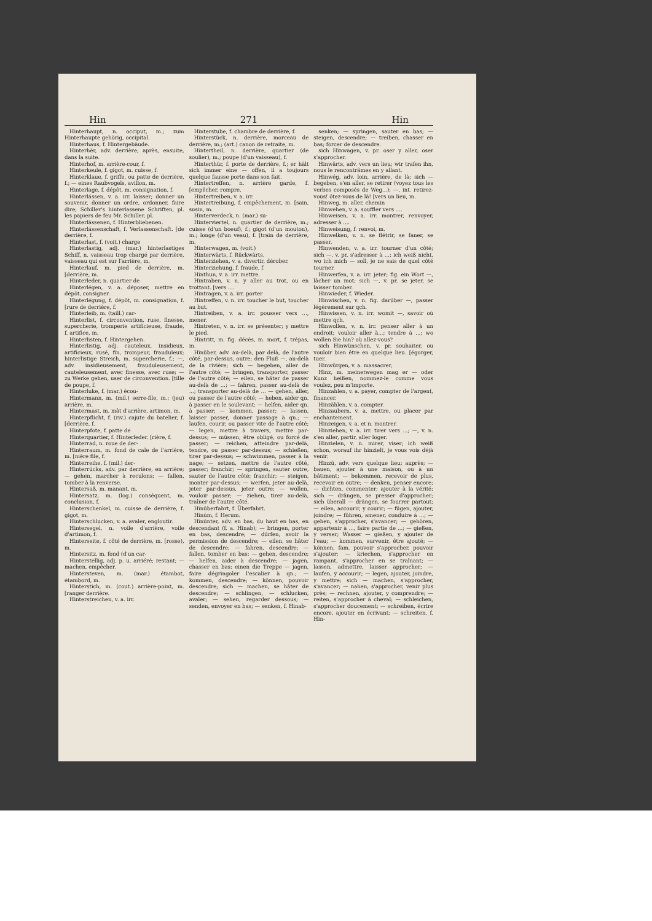Hin 271 Hin
Hinterhaupt, n. occiput, m.; zum Hinterhaupte gehörig, occipital.
Hinterhaus, f. Hintergebäude.
Hinterhèr, adv. derrière; après, ensuite, dans la suite.
Hinterhof, m. arrière-cour, f.
Hinterkeule, f. gigot, m. cuisse, f.
Hinterklaue, f. griffe, ou patte de derrière, f.; — eines Raubvogels, avillon, m.
Hinterlage, f. dépôt, m. consignation, f.
Hinterlássen, v. a. irr. laisser; donner un souvenir, donner un ordre, ordonner, faire dire; Schiller's hinterlassene Schriften, pl. les papiers de feu Mr. Schiller, pl.
Hinterlässenen, f. Hinterbliebenen.
Hinterlássenschaft, f. Verlassenschaft. [de derrière, f.
Hinterlast, f. (voit.) charge
Hinterlastig, adj. (mar.) hinterlastiges Schiff, n. vaisseau trop chargé par derrière, vaisseau qui est sur l'arrière, m.
Hinterlauf, m. pied de derrière, m. [derrière, m.
Hinterleder, n. quartier de
Hinterlégen, v. a. déposer, mettre en dépôt, consigner.
Hinterlégung, f. dépôt, m. consignation, f. [rure de derrière, f.
Hinterleib, m. (taill.) car-
Hinterlist, f. circonvention, ruse, finesse, supercherie, tromperie artificieuse, fraude, f. artifice, m.
Hinterlisten, f. Hintergehen.
Hinterlistig, adj. cauteleux, insidieux, artificieux, rusé, fin, trompeur, frauduleux; hinterlistige Streich, m. supercherie, f.; —, adv. insidieusement, frauduleusement, cauteleusement, avec finesse, avec ruse; — zu Werke gehen, user de circonvention. [tille de poupe, f.
Hinterluke, f. (mar.) écou-
Hintermann, m. (mil.) serre-file, m.; (jeu) arrière, m.
Hintermast, m. mât d'arrière, artimon, m.
Hinterpflicht, f. (riv.) cajute du batelier, f. [derrière, f.
Hinterpfote, f. patte de
Hinterquartier, f. Hinterleder. [rière, f.
Hinterrad, n. roue de der-
Hinterraum, m. fond de cale de l'arrière, m. [nière file, f.
Hinterreihe, f. (mil.) der-
Hinterrücks, adv. par derrière, en arrière; — gehen, marcher à reculons; — fallen, tomber à la renverse.
Hintersaß, m. manant, m.
Hintersatz, m. (log.) conséquent, m. conclusion, f.
Hinterschenkel, m. cuisse de derrière, f. gigot, m.
Hinterschlucken, v. a. avaler, engloutir.
Hintersegel, n. voile d'arrière, voile d'artimon, f.
Hinterseite, f. côté de derrière, m. [rosse), m.
Hintersitz, m. fond (d'un car-
Hinterstellig, adj. p. u. arriéré; restant; — machen, empêcher.
Hintersteven, m. (mar.) étambot, étambord, m.
Hinterstich, m. (cout.) arrière-point, m. [ranger derrière.
Hinterstreichen, v. a. irr.
Hinterstube, f. chambre de derrière, f.
Hinterstück, n. derrière, morceau de derrière, m.; (art.) canon de retraite, m.
Hintertheil, n. derrière, quartier (de soulier), m.; poupe (d'un vaisseau), f.
Hinterthür, f. porte de derrière, f.; er hält sich immer eine — offen, il a toujours quelque fausse porte dans son fait.
Hintertreffen, n. arrière garde, f. [empêcher, rompre.
Hintertreiben, v. a. irr.
Hintertreibung, f. empêchement, m. [sain, susin, m.
Hinterverdeck, n. (mar.) su-
Hinterviertel, n. quartier de derrière, m.; cuisse (d'un boeuf), f.; gigot (d'un mouton), m.; longe (d'un veau), f. [train de derrière, m.
Hinterwagen, m. (voit.)
Hinterwärts, f. Rückwärts.
Hinterziehen, v. a. divertir, dérober.
Hinterziehung, f. fraude, f.
Hinthun, v. a. irr. mettre.
Hintraben, v. n. y aller au trot, ou en trottant. [vers ....
Hintragen, v. a. irr. porter
Hintreffen, v. n. irr. toucher le but, toucher au but.
Hintreiben, v. a. irr. pousser vers ..., mener.
Hintreten, v. n. irr. se présenter; y mettre le pied.
Hintritt, m. fig. décès, m. mort, f. trépas, m.
Hinüber, adv. au-delà, par delà, de l'autre côté, par-dessus, outre; den Fluß —, au-delà de la rivière; sich — begeben, aller de l'autre côté; — bringen, transporter, passer de l'autre côté; — eilen, se hâter de passer au-delà de ...; — fahren, passer au-delà de ...; transporter au-delà de ... — gehen, aller, ou passer de l'autre côté; — heben, aider qn. à passer en le soulevant; — helfen, aider qn. à passer; — kommen, passer; — lassen, laisser passer, donner passage à qn.; — laufen, courir, ou passer vite de l'autre côté; — legen, mettre à travers, mettre par-dessus; — müssen, être obligé, ou forcé de passer; — reichen, atteindre par-delà, tendre, ou passer par-dessus; — schießen, tirer par-dessus; — schwimmen, passer à la nage; — setzen, mettre de l'autre côté, passer; franchir; — springen, sauter outre, sauter de l'autre côté; franchir; — steigen, monter par-dessus; — werfen, jeter au-delà, jeter par-dessus, jeter outre; — wollen, vouloir passer; — ziehen, tirer au-delà, traîner de l'autre côté.
Hinüberfahrt, f. Überfahrt.
Hinúm, f. Herum.
Hinúnter, adv. en bas, du haut en bas, en descendant (f. a. Hinab); — bringen, porter en bas, descendre; — dürfen, avoir la permission de descendre; — eilen, se hâter de descendre; — fahren, descendre; — fallen, tomber en bas; — gehen, descendre; — helfen, aider à descendre; — jagen, chasser en bas; einen die Treppe — jagen, faire dégringoler l'escalier à qn.; — kommen, descendre; — können, pouvoir descendre; sich — machen, se hâter de descendre; — schlingen, — schlucken, avaler; — sehen, regarder dessous; — senden, envoyer en bas; — senken, f. Hinab-
senken; — springen, sauter en bas; — steigen, descendre; — treiben, chasser en bas; forcer de descendre.
sich Hinwagen, v. pr. oser y aller, oser s'approcher.
Hinwärts, adv. vers un lieu; wir trafen ihn, nous le rencontrâmes en y allant.
Hinwég, adv. loin, arrière, de là; sich — begeben, s'en aller, se retirer (voyez tous les verbes composés de Weg...); —, int. retirez-vous! ôtez-vous de là! [vers un lieu, m.
Hinweg, m. aller, chemin
Hinwehen, v. a. souffler vers ....
Hinweisen, v. a. irr. montrer, renvoyer, adresser à ....
Hinweisung, f. renvoi, m.
Hinwelken, v. n. se flétrir, se faner, se passer.
Hinwenden, v. a. irr. tourner d'un côté; sich —, v. pr. s'adresser à ...; ich weiß nicht, wo ich mich — soll, je ne sais de quel côté tourner.
Hinwerfen, v. a. irr. jeter; fig. ein Wort —, lâcher un mot; sich —, v. pr. se jeter, se laisser tomber.
Hinwíeder, f. Wieder.
Hinwischen, v. n. fig. darüber —, passer légèrement sur qch.
Hinwissen, v. n. irr. womit —, savoir où mettre qch.
Hinwollen, v. n. irr. penser aller à un endroit; vouloir aller à...; tendre à ...; wo wollen Sie hin? où allez-vous?
sich Hinwünschen, v. pr. souhaiter, ou vouloir bien être en quelque lieu. [égorger, tuer.
Hinwürgen, v. a. massacrer,
Hinz, m. meinetwegen mag er — oder Kunz heißen, nommez-le comme vous voulez, peu m'importe.
Hinzahlen, v. a. payer, compter de l'argent, financer.
Hinzählen, v. a. compter.
Hinzaubern, v. a. mettre, ou placer par enchantement.
Hinzeigen, v. a. et n. montrer.
Hinziehen, v. a. irr. tirer vers ...; —, v. n. s'en aller, partir, aller loger.
Hinzielen, v. n. mirer, viser; ich weiß schon, worauf ihr hinzielt, je vous vois déjà venir.
Hinzū, adv. vers quelque lieu; auprès; — bauen, ajouter à une maison, ou à un bâtiment; — bekommen, recevoir de plus, recevoir en outre; — denken, penser encore; — dichten, commenter; ajouter à la vérité; sich — drängen, se presser d'approcher; sich überall — drängen, se fourrer partout; — eilen, accourir, y courir; — fügen, ajouter, joindre; — führen, amener, conduire à ...; — gehen, s'approcher, s'avancer; — gehören, appartenir à ..., faire partie de ...; — gießen, y verser; Wasser — gießen, y ajouter de l'eau; — kommen, survenir, être ajouté; — können, fam. pouvoir s'approcher, pouvoir s'ajouter; — kriechen, s'approcher en rampant, s'approcher en se traînant; — lassen, admettre, laisser approcher; — laufen, y accourir; — legen, ajouter, joindre, y mettre; sich — machen, s'approcher, s'avancer; — nahen, s'approcher, venir plus près; — rechnen, ajouter, y comprendre; — reiten, s'approcher à cheval; — schleichen, s'approcher doucement; — schreiben, écrire encore, ajouter en écrivant; — schreiten, f. Hin-